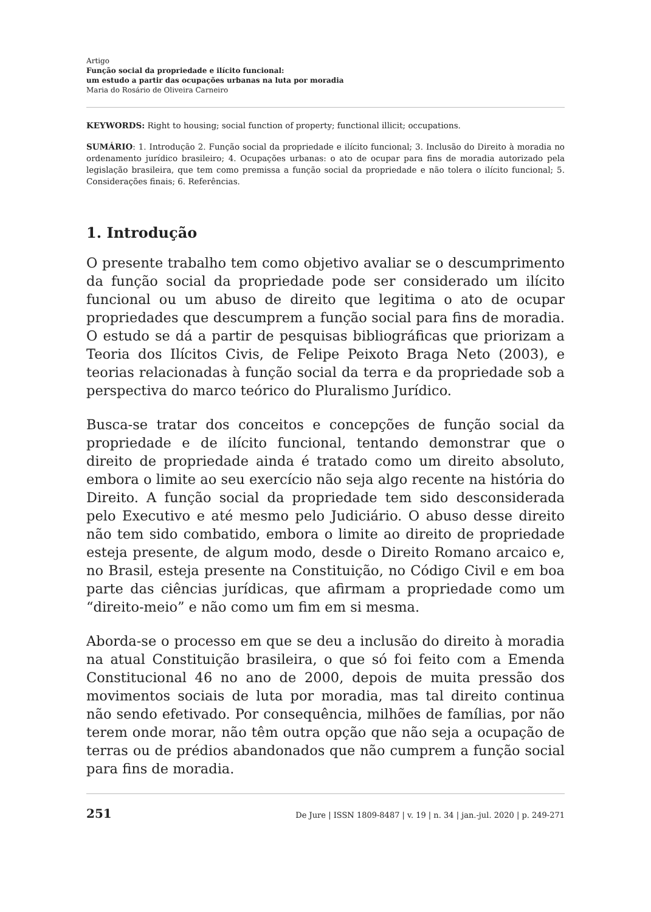Artigo
Função social da propriedade e ilícito funcional:
um estudo a partir das ocupações urbanas na luta por moradia
Maria do Rosário de Oliveira Carneiro
KEYWORDS: Right to housing; social function of property; functional illicit; occupations.
SUMÁRIO: 1. Introdução 2. Função social da propriedade e ilícito funcional; 3. Inclusão do Direito à moradia no ordenamento jurídico brasileiro; 4. Ocupações urbanas: o ato de ocupar para fins de moradia autorizado pela legislação brasileira, que tem como premissa a função social da propriedade e não tolera o ilícito funcional; 5. Considerações finais; 6. Referências.
1. Introdução
O presente trabalho tem como objetivo avaliar se o descumprimento da função social da propriedade pode ser considerado um ilícito funcional ou um abuso de direito que legitima o ato de ocupar propriedades que descumprem a função social para fins de moradia. O estudo se dá a partir de pesquisas bibliográficas que priorizam a Teoria dos Ilícitos Civis, de Felipe Peixoto Braga Neto (2003), e teorias relacionadas à função social da terra e da propriedade sob a perspectiva do marco teórico do Pluralismo Jurídico.
Busca-se tratar dos conceitos e concepções de função social da propriedade e de ilícito funcional, tentando demonstrar que o direito de propriedade ainda é tratado como um direito absoluto, embora o limite ao seu exercício não seja algo recente na história do Direito. A função social da propriedade tem sido desconsiderada pelo Executivo e até mesmo pelo Judiciário. O abuso desse direito não tem sido combatido, embora o limite ao direito de propriedade esteja presente, de algum modo, desde o Direito Romano arcaico e, no Brasil, esteja presente na Constituição, no Código Civil e em boa parte das ciências jurídicas, que afirmam a propriedade como um “direito-meio” e não como um fim em si mesma.
Aborda-se o processo em que se deu a inclusão do direito à moradia na atual Constituição brasileira, o que só foi feito com a Emenda Constitucional 46 no ano de 2000, depois de muita pressão dos movimentos sociais de luta por moradia, mas tal direito continua não sendo efetivado. Por consequência, milhões de famílias, por não terem onde morar, não têm outra opção que não seja a ocupação de terras ou de prédios abandonados que não cumprem a função social para fins de moradia.
251 De Jure | ISSN 1809-8487 | v. 19 | n. 34 | jan.-jul. 2020 | p. 249-271